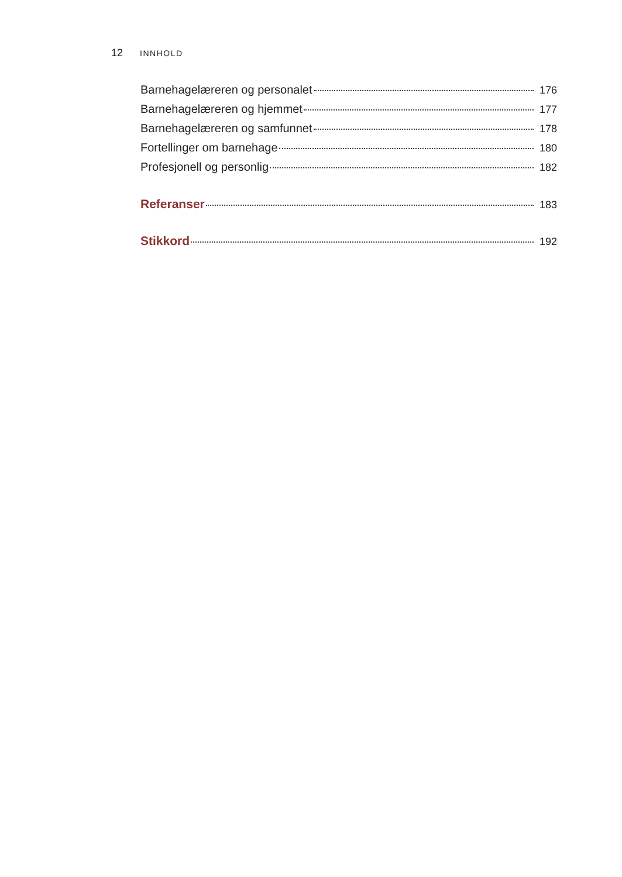12 INNHOLD
Barnehagelæreren og personalet 176
Barnehagelæreren og hjemmet 177
Barnehagelæreren og samfunnet 178
Fortellinger om barnehage 180
Profesjonell og personlig 182
Referanser 183
Stikkord 192